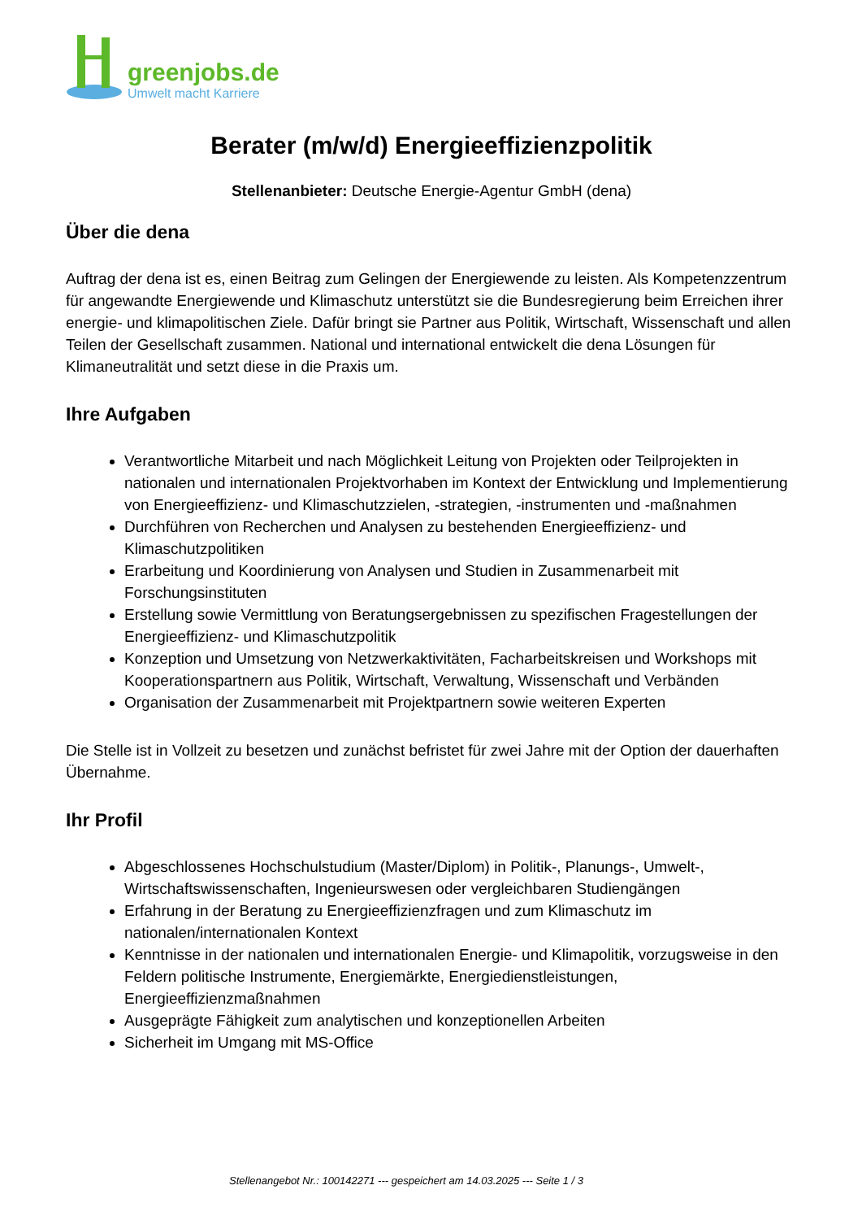greenjobs.de
Umwelt macht Karriere
Berater (m/w/d) Energieeffizienzpolitik
Stellenanbieter: Deutsche Energie-Agentur GmbH (dena)
Über die dena
Auftrag der dena ist es, einen Beitrag zum Gelingen der Energiewende zu leisten. Als Kompetenzzentrum für angewandte Energiewende und Klimaschutz unterstützt sie die Bundesregierung beim Erreichen ihrer energie- und klimapolitischen Ziele. Dafür bringt sie Partner aus Politik, Wirtschaft, Wissenschaft und allen Teilen der Gesellschaft zusammen. National und international entwickelt die dena Lösungen für Klimaneutralität und setzt diese in die Praxis um.
Ihre Aufgaben
Verantwortliche Mitarbeit und nach Möglichkeit Leitung von Projekten oder Teilprojekten in nationalen und internationalen Projektvorhaben im Kontext der Entwicklung und Implementierung von Energieeffizienz- und Klimaschutzzielen, -strategien, -instrumenten und -maßnahmen
Durchführen von Recherchen und Analysen zu bestehenden Energieeffizienz- und Klimaschutzpolitiken
Erarbeitung und Koordinierung von Analysen und Studien in Zusammenarbeit mit Forschungsinstituten
Erstellung sowie Vermittlung von Beratungsergebnissen zu spezifischen Fragestellungen der Energieeffizienz- und Klimaschutzpolitik
Konzeption und Umsetzung von Netzwerkaktivitäten, Facharbeitskreisen und Workshops mit Kooperationspartnern aus Politik, Wirtschaft, Verwaltung, Wissenschaft und Verbänden
Organisation der Zusammenarbeit mit Projektpartnern sowie weiteren Experten
Die Stelle ist in Vollzeit zu besetzen und zunächst befristet für zwei Jahre mit der Option der dauerhaften Übernahme.
Ihr Profil
Abgeschlossenes Hochschulstudium (Master/Diplom) in Politik-, Planungs-, Umwelt-, Wirtschaftswissenschaften, Ingenieurswesen oder vergleichbaren Studiengängen
Erfahrung in der Beratung zu Energieeffizienzfragen und zum Klimaschutz im nationalen/internationalen Kontext
Kenntnisse in der nationalen und internationalen Energie- und Klimapolitik, vorzugsweise in den Feldern politische Instrumente, Energiemärkte, Energiedienstleistungen, Energieeffizienzmaßnahmen
Ausgeprägte Fähigkeit zum analytischen und konzeptionellen Arbeiten
Sicherheit im Umgang mit MS-Office
Stellenangebot Nr.: 100142271 --- gespeichert am 14.03.2025 --- Seite 1 / 3